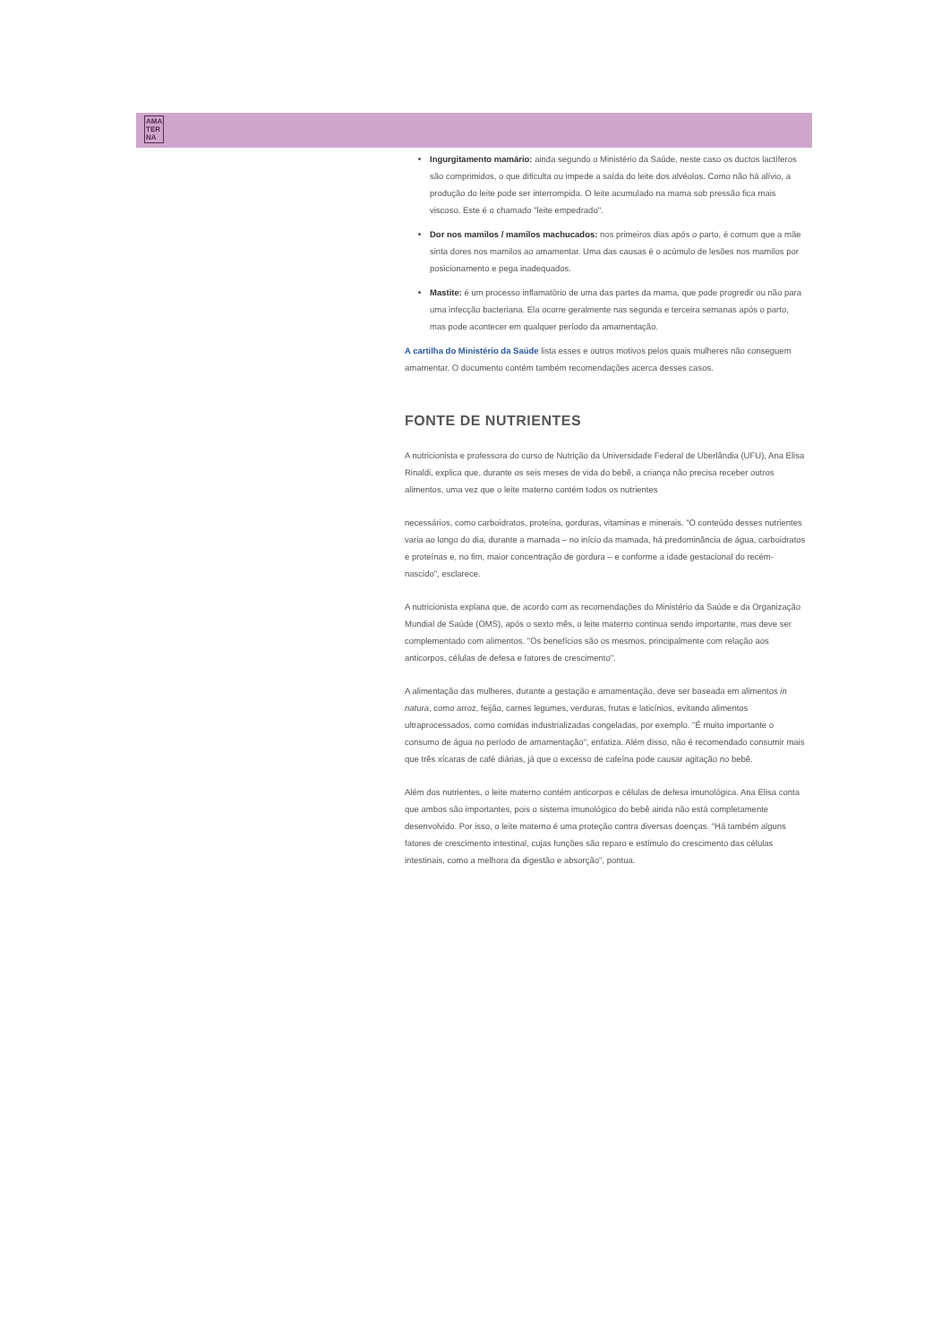AMA
TER
NA
Ingurgitamento mamário: ainda segundo o Ministério da Saúde, neste caso os ductos lactíferos são comprimidos, o que dificulta ou impede a saída do leite dos alvéolos. Como não há alívio, a produção do leite pode ser interrompida. O leite acumulado na mama sob pressão fica mais viscoso. Este é o chamado "leite empedrado".
Dor nos mamilos / mamilos machucados: nos primeiros dias após o parto, é comum que a mãe sinta dores nos mamilos ao amamentar. Uma das causas é o acúmulo de lesões nos mamilos por posicionamento e pega inadequados.
Mastite: é um processo inflamatório de uma das partes da mama, que pode progredir ou não para uma infecção bacteriana. Ela ocorre geralmente nas segunda e terceira semanas após o parto, mas pode acontecer em qualquer período da amamentação.
A cartilha do Ministério da Saúde lista esses e outros motivos pelos quais mulheres não conseguem amamentar. O documento contém também recomendações acerca desses casos.
FONTE DE NUTRIENTES
A nutricionista e professora do curso de Nutrição da Universidade Federal de Uberlândia (UFU), Ana Elisa Rinaldi, explica que, durante os seis meses de vida do bebê, a criança não precisa receber outros alimentos, uma vez que o leite materno contém todos os nutrientes
necessários, como carboidratos, proteína, gorduras, vitaminas e minerais. "O conteúdo desses nutrientes varia ao longo do dia, durante a mamada – no início da mamada, há predominância de água, carboidratos e proteínas e, no fim, maior concentração de gordura – e conforme a idade gestacional do recém-nascido", esclarece.
A nutricionista explana que, de acordo com as recomendações do Ministério da Saúde e da Organização Mundial de Saúde (OMS), após o sexto mês, o leite materno continua sendo importante, mas deve ser complementado com alimentos. "Os benefícios são os mesmos, principalmente com relação aos anticorpos, células de defesa e fatores de crescimento".
A alimentação das mulheres, durante a gestação e amamentação, deve ser baseada em alimentos in natura, como arroz, feijão, carnes legumes, verduras, frutas e laticínios, evitando alimentos ultraprocessados, como comidas industrializadas congeladas, por exemplo. "É muito importante o consumo de água no período de amamentação", enfatiza. Além disso, não é recomendado consumir mais que três xícaras de café diárias, já que o excesso de cafeína pode causar agitação no bebê.
Além dos nutrientes, o leite materno contém anticorpos e células de defesa imunológica. Ana Elisa conta que ambos são importantes, pois o sistema imunológico do bebê ainda não está completamente desenvolvido. Por isso, o leite materno é uma proteção contra diversas doenças. "Há também alguns fatores de crescimento intestinal, cujas funções são reparo e estímulo do crescimento das células intestinais, como a melhora da digestão e absorção", pontua.